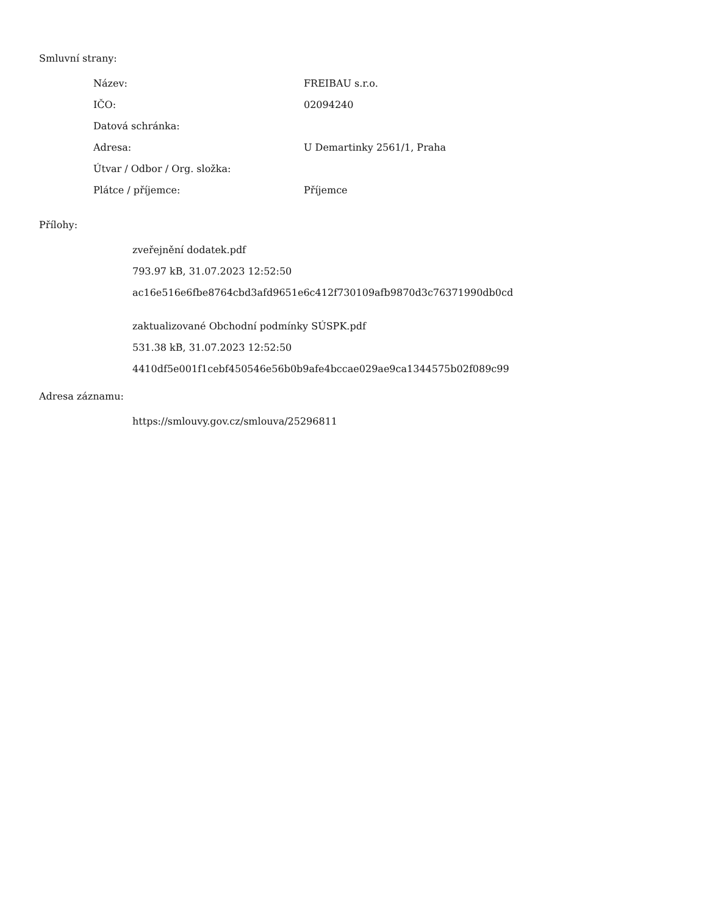Smluvní strany:
| Název: | FREIBAU s.r.o. |
| IČO: | 02094240 |
| Datová schránka: | |
| Adresa: | U Demartinky 2561/1, Praha |
| Útvar / Odbor / Org. složka: | |
| Plátce / příjemce: | Příjemce |
Přílohy:
zveřejnění dodatek.pdf
793.97 kB, 31.07.2023 12:52:50
ac16e516e6fbe8764cbd3afd9651e6c412f730109afb9870d3c76371990db0cd
zaktualizované Obchodní podmínky SÚSPK.pdf
531.38 kB, 31.07.2023 12:52:50
4410df5e001f1cebf450546e56b0b9afe4bccae029ae9ca1344575b02f089c99
Adresa záznamu:
https://smlouvy.gov.cz/smlouva/25296811